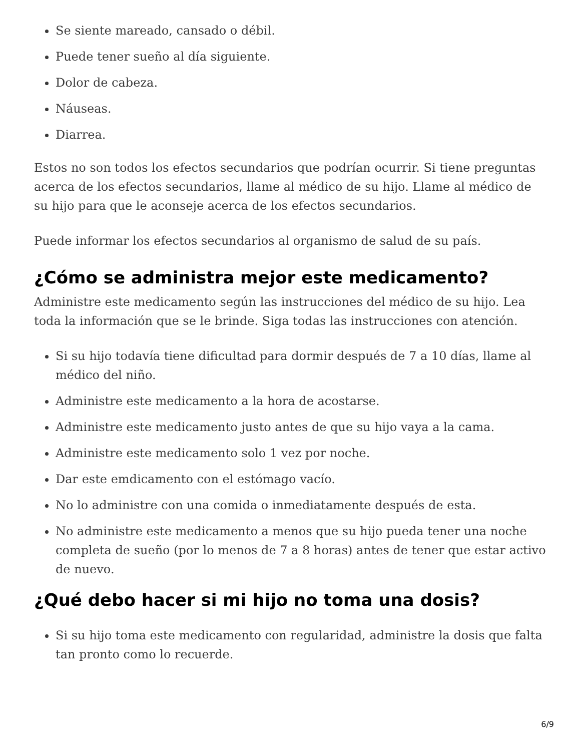Se siente mareado, cansado o débil.
Puede tener sueño al día siguiente.
Dolor de cabeza.
Náuseas.
Diarrea.
Estos no son todos los efectos secundarios que podrían ocurrir. Si tiene preguntas acerca de los efectos secundarios, llame al médico de su hijo. Llame al médico de su hijo para que le aconseje acerca de los efectos secundarios.
Puede informar los efectos secundarios al organismo de salud de su país.
¿Cómo se administra mejor este medicamento?
Administre este medicamento según las instrucciones del médico de su hijo. Lea toda la información que se le brinde. Siga todas las instrucciones con atención.
Si su hijo todavía tiene dificultad para dormir después de 7 a 10 días, llame al médico del niño.
Administre este medicamento a la hora de acostarse.
Administre este medicamento justo antes de que su hijo vaya a la cama.
Administre este medicamento solo 1 vez por noche.
Dar este emdicamento con el estómago vacío.
No lo administre con una comida o inmediatamente después de esta.
No administre este medicamento a menos que su hijo pueda tener una noche completa de sueño (por lo menos de 7 a 8 horas) antes de tener que estar activo de nuevo.
¿Qué debo hacer si mi hijo no toma una dosis?
Si su hijo toma este medicamento con regularidad, administre la dosis que falta tan pronto como lo recuerde.
6/9